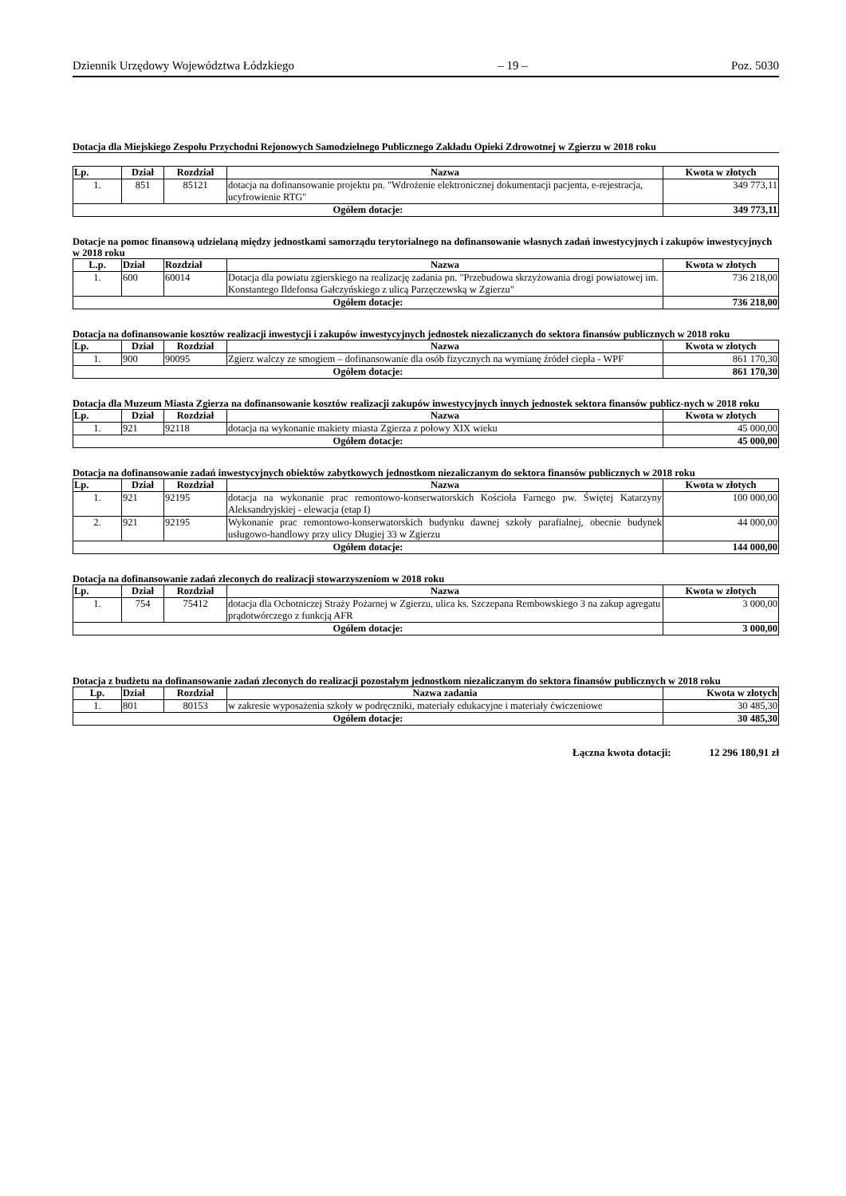Dziennik Urzędowy Województwa Łódzkiego – 19 – Poz. 5030
Dotacja dla Miejskiego Zespołu Przychodni Rejonowych Samodzielnego Publicznego Zakładu Opieki Zdrowotnej w Zgierzu w 2018 roku
| Lp. | Dział | Rozdział | Nazwa | Kwota w złotych |
| --- | --- | --- | --- | --- |
| 1. | 851 | 85121 | dotacja na dofinansowanie projektu pn. "Wdrożenie elektronicznej dokumentacji pacjenta, e-rejestracja, ucyfrowienie RTG" | 349 773,11 |
| Ogółem dotacje: | | | | 349 773,11 |
Dotacje na pomoc finansową udzielaną między jednostkami samorządu terytorialnego na dofinansowanie własnych zadań inwestycyjnych i zakupów inwestycyjnych w 2018 roku
| L.p. | Dział | Rozdział | Nazwa | Kwota w złotych |
| --- | --- | --- | --- | --- |
| 1. | 600 | 60014 | Dotacja dla powiatu zgierskiego na realizację zadania pn. "Przebudowa skrzyżowania drogi powiatowej im. Konstantego Ildefonsa Gałczyńskiego z ulicą Parzęczewską w Zgierzu" | 736 218,00 |
| Ogółem dotacje: | | | | 736 218,00 |
Dotacja na dofinansowanie kosztów realizacji inwestycji i zakupów inwestycyjnych jednostek niezaliczanych do sektora finansów publicznych w 2018 roku
| Lp. | Dział | Rozdział | Nazwa | Kwota w złotych |
| --- | --- | --- | --- | --- |
| 1. | 900 | 90095 | Zgierz walczy ze smogiem – dofinansowanie dla osób fizycznych na wymianę źródeł ciepła - WPF | 861 170,30 |
| Ogółem dotacje: | | | | 861 170,30 |
Dotacja dla Muzeum Miasta Zgierza na dofinansowanie kosztów realizacji zakupów inwestycyjnych innych jednostek sektora finansów publicz-nych w 2018 roku
| Lp. | Dział | Rozdział | Nazwa | Kwota w złotych |
| --- | --- | --- | --- | --- |
| 1. | 921 | 92118 | dotacja na wykonanie makiety miasta Zgierza z połowy XIX wieku | 45 000,00 |
| Ogółem dotacje: | | | | 45 000,00 |
Dotacja na dofinansowanie zadań inwestycyjnych obiektów zabytkowych jednostkom niezaliczanym do sektora finansów publicznych w 2018 roku
| Lp. | Dział | Rozdział | Nazwa | Kwota w złotych |
| --- | --- | --- | --- | --- |
| 1. | 921 | 92195 | dotacja na wykonanie prac remontowo-konserwatorskich Kościoła Farnego pw. Świętej Katarzyny Aleksandryjskiej - elewacja (etap I) | 100 000,00 |
| 2. | 921 | 92195 | Wykonanie prac remontowo-konserwatorskich budynku dawnej szkoły parafialnej, obecnie budynek usługowo-handlowy przy ulicy Długiej 33 w Zgierzu | 44 000,00 |
| Ogółem dotacje: | | | | 144 000,00 |
Dotacja na dofinansowanie zadań zleconych do realizacji stowarzyszeniom w 2018 roku
| Lp. | Dział | Rozdział | Nazwa | Kwota w złotych |
| --- | --- | --- | --- | --- |
| 1. | 754 | 75412 | dotacja dla Ochotniczej Straży Pożarnej w Zgierzu, ulica ks. Szczepana Rembowskiego 3 na zakup agregatu prądotwórczego z funkcją AFR | 3 000,00 |
| Ogółem dotacje: | | | | 3 000,00 |
Dotacja z budżetu na dofinansowanie zadań zleconych do realizacji pozostałym jednostkom niezaliczanym do sektora finansów publicznych w 2018 roku
| Lp. | Dział | Rozdział | Nazwa zadania | Kwota w złotych |
| --- | --- | --- | --- | --- |
| 1. | 801 | 80153 | w zakresie wyposażenia szkoły w podręczniki, materiały edukacyjne i materiały ćwiczeniowe | 30 485,30 |
| Ogółem dotacje: | | | | 30 485,30 |
Łączna kwota dotacji: 12 296 180,91 zł